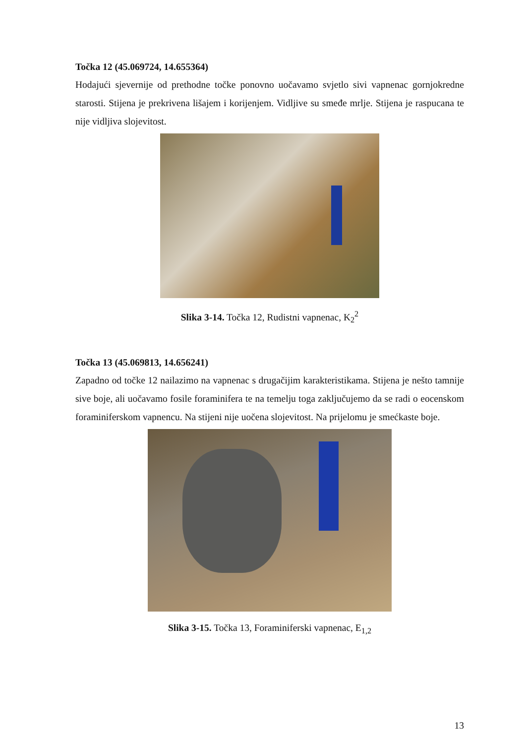Točka 12 (45.069724, 14.655364)
Hodajući sjevernije od prethodne točke ponovno uočavamo svjetlo sivi vapnenac gornjokredne starosti. Stijena je prekrivena lišajem i korijenjem. Vidljive su smeđe mrlje. Stijena je raspucana te nije vidljiva slojevitost.
Slika 3-14. Točka 12, Rudistni vapnenac, K<sub>2</sub><sup>2</sup>
Točka 13 (45.069813, 14.656241)
Zapadno od točke 12 nailazimo na vapnenac s drugačijim karakteristikama. Stijena je nešto tamnije sive boje, ali uočavamo fosile foraminifera te na temelju toga zaključujemo da se radi o eocenskom foraminiferskom vapnencu. Na stijeni nije uočena slojevitost. Na prijelomu je smećkaste boje.
Slika 3-15. Točka 13, Foraminiferski vapnenac, E<sub>1,2</sub>
13